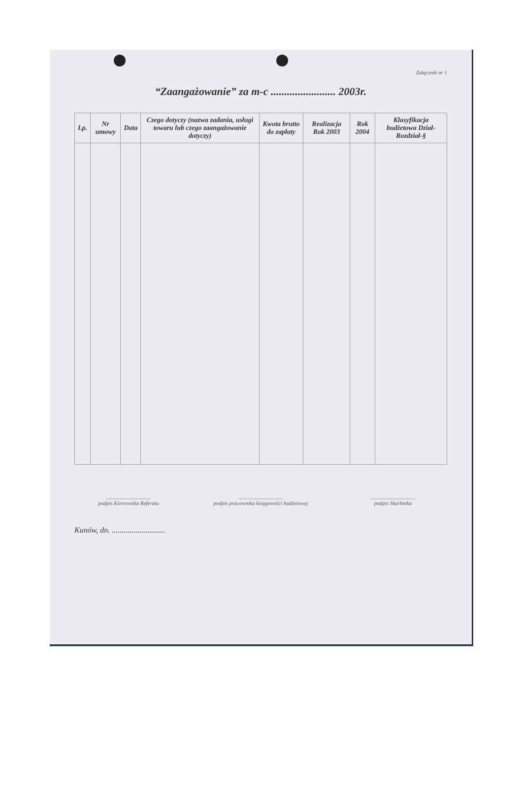Załącznik nr 1
“Zaangażowanie” za m-c ........................ 2003r.
| Lp. | Nr umowy | Data | Czego dotyczy (nazwa zadania, usługi towaru lub czego zaangażowanie dotyczy) | Kwota brutto do zapłaty | Realizacja Rok 2003 | Rok 2004 | Klasyfikacja budżetowa Dział-Rozdział-§ |
| --- | --- | --- | --- | --- | --- | --- | --- |
.................................
podpis Kierownika Referatu
.................................
podpis pracownika księgowości budżetowej
.................................
podpis Skarbnika
Kunów, dn. ...........................